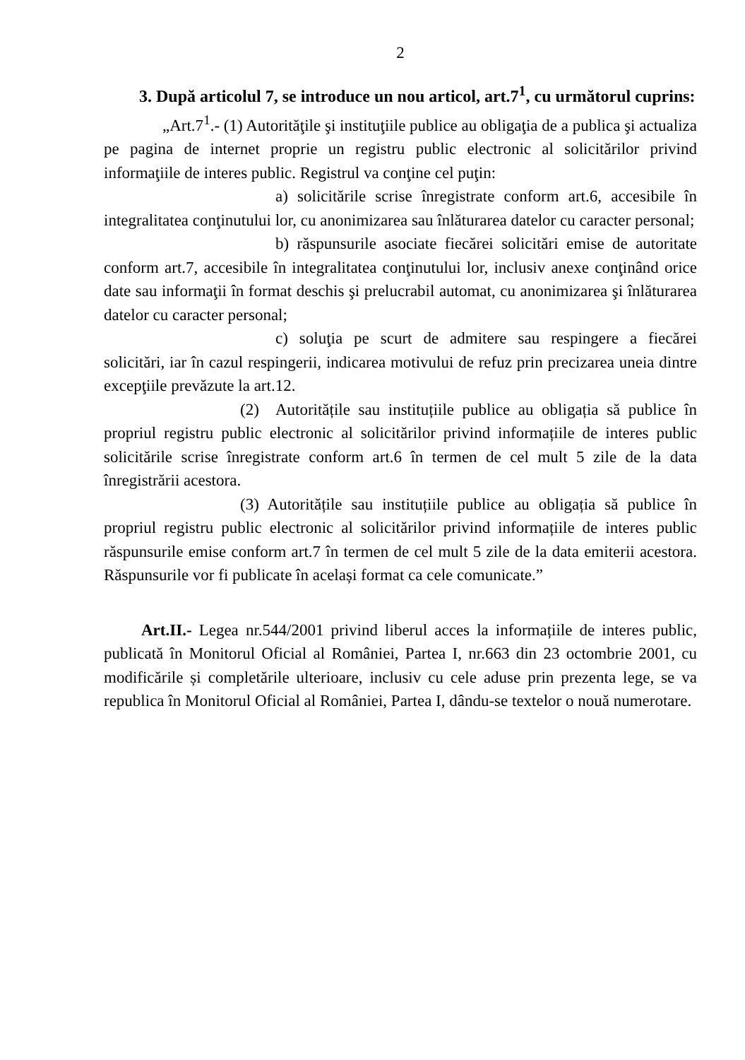2
3. După articolul 7, se introduce un nou articol, art.7<sup>1</sup>, cu următorul cuprins:
„Art.7<sup>1</sup>.- (1) Autorităţile şi instituţiile publice au obligaţia de a publica şi actualiza pe pagina de internet proprie un registru public electronic al solicitărilor privind informaţiile de interes public. Registrul va conţine cel puţin:
a) solicitările scrise înregistrate conform art.6, accesibile în integralitatea conţinutului lor, cu anonimizarea sau înlăturarea datelor cu caracter personal;
b) răspunsurile asociate fiecărei solicitări emise de autoritate conform art.7, accesibile în integralitatea conţinutului lor, inclusiv anexe conţinând orice date sau informaţii în format deschis şi prelucrabil automat, cu anonimizarea şi înlăturarea datelor cu caracter personal;
c) soluţia pe scurt de admitere sau respingere a fiecărei solicitări, iar în cazul respingerii, indicarea motivului de refuz prin precizarea uneia dintre excepţiile prevăzute la art.12.
(2) Autoritățile sau instituțiile publice au obligația să publice în propriul registru public electronic al solicitărilor privind informațiile de interes public solicitările scrise înregistrate conform art.6 în termen de cel mult 5 zile de la data înregistrării acestora.
(3) Autoritățile sau instituțiile publice au obligația să publice în propriul registru public electronic al solicitărilor privind informațiile de interes public răspunsurile emise conform art.7 în termen de cel mult 5 zile de la data emiterii acestora. Răspunsurile vor fi publicate în același format ca cele comunicate.”
Art.II.- Legea nr.544/2001 privind liberul acces la informațiile de interes public, publicată în Monitorul Oficial al României, Partea I, nr.663 din 23 octombrie 2001, cu modificările și completările ulterioare, inclusiv cu cele aduse prin prezenta lege, se va republica în Monitorul Oficial al României, Partea I, dându-se textelor o nouă numerotare.